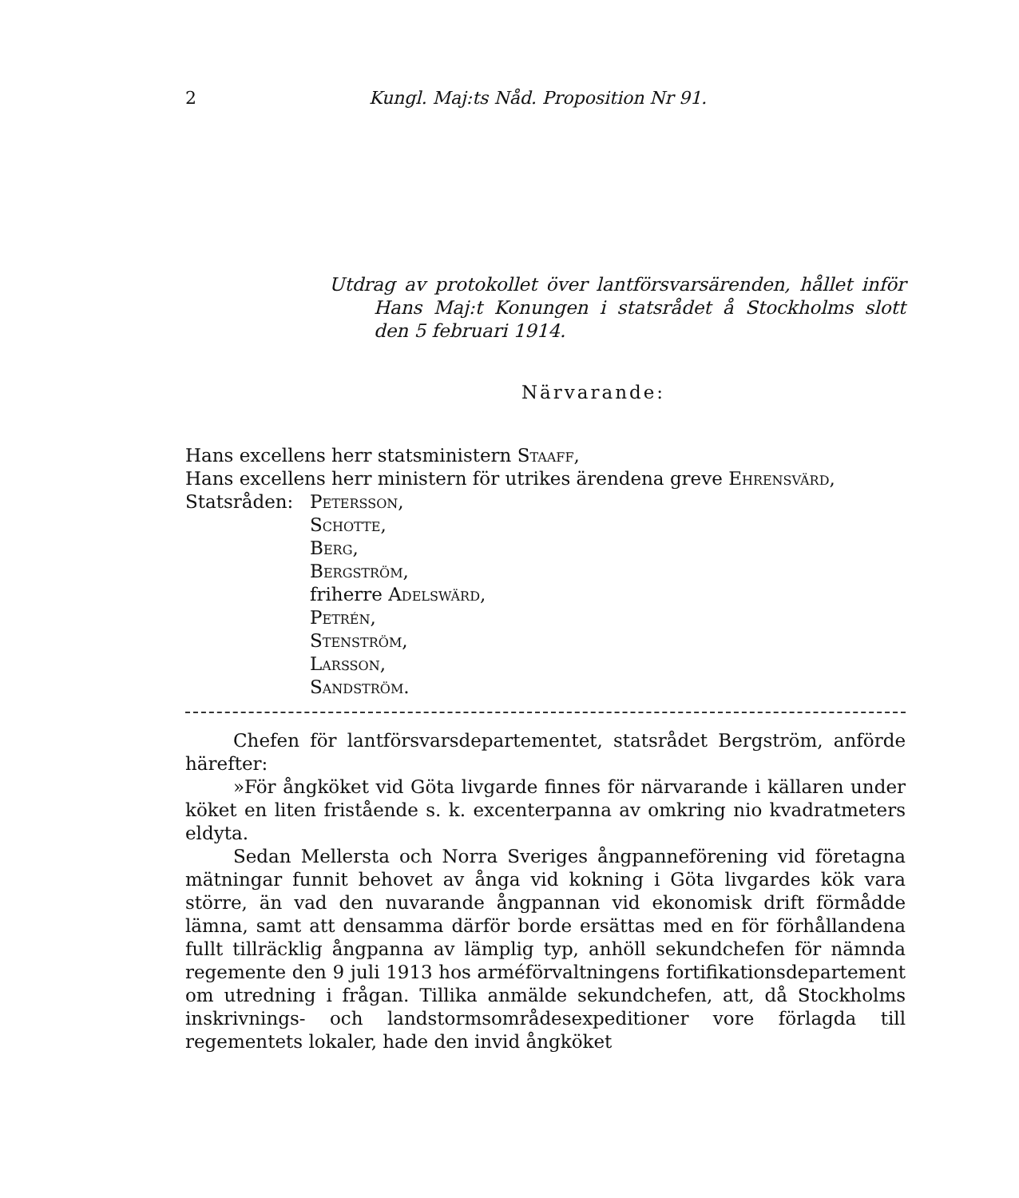2 Kungl. Maj:ts Nåd. Proposition Nr 91.
Utdrag av protokollet över lantförsvarsärenden, hållet inför Hans Maj:t Konungen i statsrådet å Stockholms slott den 5 februari 1914.
Närvarande:
Hans excellens herr statsministern Staaff,
Hans excellens herr ministern för utrikes ärendena greve Ehrensvärd,
Statsråden: Petersson,
Schotte,
Berg,
Bergström,
friherre Adelswärd,
Petrén,
Stenström,
Larsson,
Sandström.
Chefen för lantförsvarsdepartementet, statsrådet Bergström, anförde härefter:
»För ångköket vid Göta livgarde finnes för närvarande i källaren under köket en liten fristående s. k. excenterpanna av omkring nio kvadratmeters eldyta.
Sedan Mellersta och Norra Sveriges ångpanneförening vid företagna mätningar funnit behovet av ånga vid kokning i Göta livgardes kök vara större, än vad den nuvarande ångpannan vid ekonomisk drift förmådde lämna, samt att densamma därför borde ersättas med en för förhållandena fullt tillräcklig ångpanna av lämplig typ, anhöll sekundchefen för nämnda regemente den 9 juli 1913 hos arméförvaltningens fortifikationsdepartement om utredning i frågan. Tillika anmälde sekundchefen, att, då Stockholms inskrivnings- och landstormsområdesexpeditioner vore förlagda till regementets lokaler, hade den invid ångköket